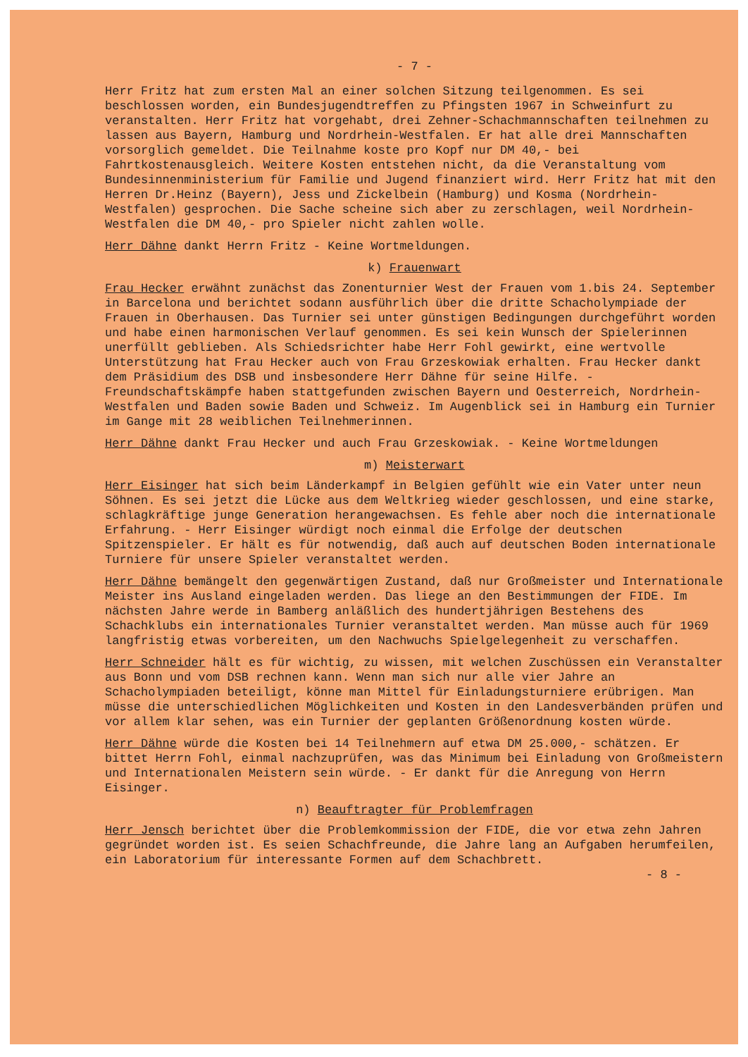- 7 -
Herr Fritz hat zum ersten Mal an einer solchen Sitzung teilgenommen. Es sei beschlossen worden, ein Bundesjugendtreffen zu Pfingsten 1967 in Schweinfurt zu veranstalten. Herr Fritz hat vorgehabt, drei Zehner-Schachmannschaften teilnehmen zu lassen aus Bayern, Hamburg und Nordrhein-Westfalen. Er hat alle drei Mannschaften vorsorglich gemeldet. Die Teilnahme koste pro Kopf nur DM 40,- bei Fahrtkostenausgleich. Weitere Kosten entstehen nicht, da die Veranstaltung vom Bundesinnenministerium für Familie und Jugend finanziert wird. Herr Fritz hat mit den Herren Dr.Heinz (Bayern), Jess und Zickelbein (Hamburg) und Kosma (Nordrhein-Westfalen) gesprochen. Die Sache scheine sich aber zu zerschlagen, weil Nordrhein-Westfalen die DM 40,- pro Spieler nicht zahlen wolle.
Herr Dähne dankt Herrn Fritz - Keine Wortmeldungen.
k) Frauenwart
Frau Hecker erwähnt zunächst das Zonenturnier West der Frauen vom 1.bis 24. September in Barcelona und berichtet sodann ausführlich über die dritte Schacholympiade der Frauen in Oberhausen. Das Turnier sei unter günstigen Bedingungen durchgeführt worden und habe einen harmonischen Verlauf genommen. Es sei kein Wunsch der Spielerinnen unerfüllt geblieben. Als Schiedsrichter habe Herr Fohl gewirkt, eine wertvolle Unterstützung hat Frau Hecker auch von Frau Grzeskowiak erhalten. Frau Hecker dankt dem Präsidium des DSB und insbesondere Herr Dähne für seine Hilfe. - Freundschaftskämpfe haben stattgefunden zwischen Bayern und Oesterreich, Nordrhein-Westfalen und Baden sowie Baden und Schweiz. Im Augenblick sei in Hamburg ein Turnier im Gange mit 28 weiblichen Teilnehmerinnen.
Herr Dähne dankt Frau Hecker und auch Frau Grzeskowiak. - Keine Wortmeldungen
m) Meisterwart
Herr Eisinger hat sich beim Länderkampf in Belgien gefühlt wie ein Vater unter neun Söhnen. Es sei jetzt die Lücke aus dem Weltkrieg wieder geschlossen, und eine starke, schlagkräftige junge Generation herangewachsen. Es fehle aber noch die internationale Erfahrung. - Herr Eisinger würdigt noch einmal die Erfolge der deutschen Spitzenspieler. Er hält es für notwendig, daß auch auf deutschen Boden internationale Turniere für unsere Spieler veranstaltet werden.
Herr Dähne bemängelt den gegenwärtigen Zustand, daß nur Großmeister und Internationale Meister ins Ausland eingeladen werden. Das liege an den Bestimmungen der FIDE. Im nächsten Jahre werde in Bamberg anläßlich des hundertjährigen Bestehens des Schachklubs ein internationales Turnier veranstaltet werden. Man müsse auch für 1969 langfristig etwas vorbereiten, um den Nachwuchs Spielgelegenheit zu verschaffen.
Herr Schneider hält es für wichtig, zu wissen, mit welchen Zuschüssen ein Veranstalter aus Bonn und vom DSB rechnen kann. Wenn man sich nur alle vier Jahre an Schacholympiaden beteiligt, könne man Mittel für Einladungsturniere erübrigen. Man müsse die unterschiedlichen Möglichkeiten und Kosten in den Landesverbänden prüfen und vor allem klar sehen, was ein Turnier der geplanten Größenordnung kosten würde.
Herr Dähne würde die Kosten bei 14 Teilnehmern auf etwa DM 25.000,- schätzen. Er bittet Herrn Fohl, einmal nachzuprüfen, was das Minimum bei Einladung von Großmeistern und Internationalen Meistern sein würde. - Er dankt für die Anregung von Herrn Eisinger.
n) Beauftragter für Problemfragen
Herr Jensch berichtet über die Problemkommission der FIDE, die vor etwa zehn Jahren gegründet worden ist. Es seien Schachfreunde, die Jahre lang an Aufgaben herumfeilen, ein Laboratorium für interessante Formen auf dem Schachbrett.
- 8 -